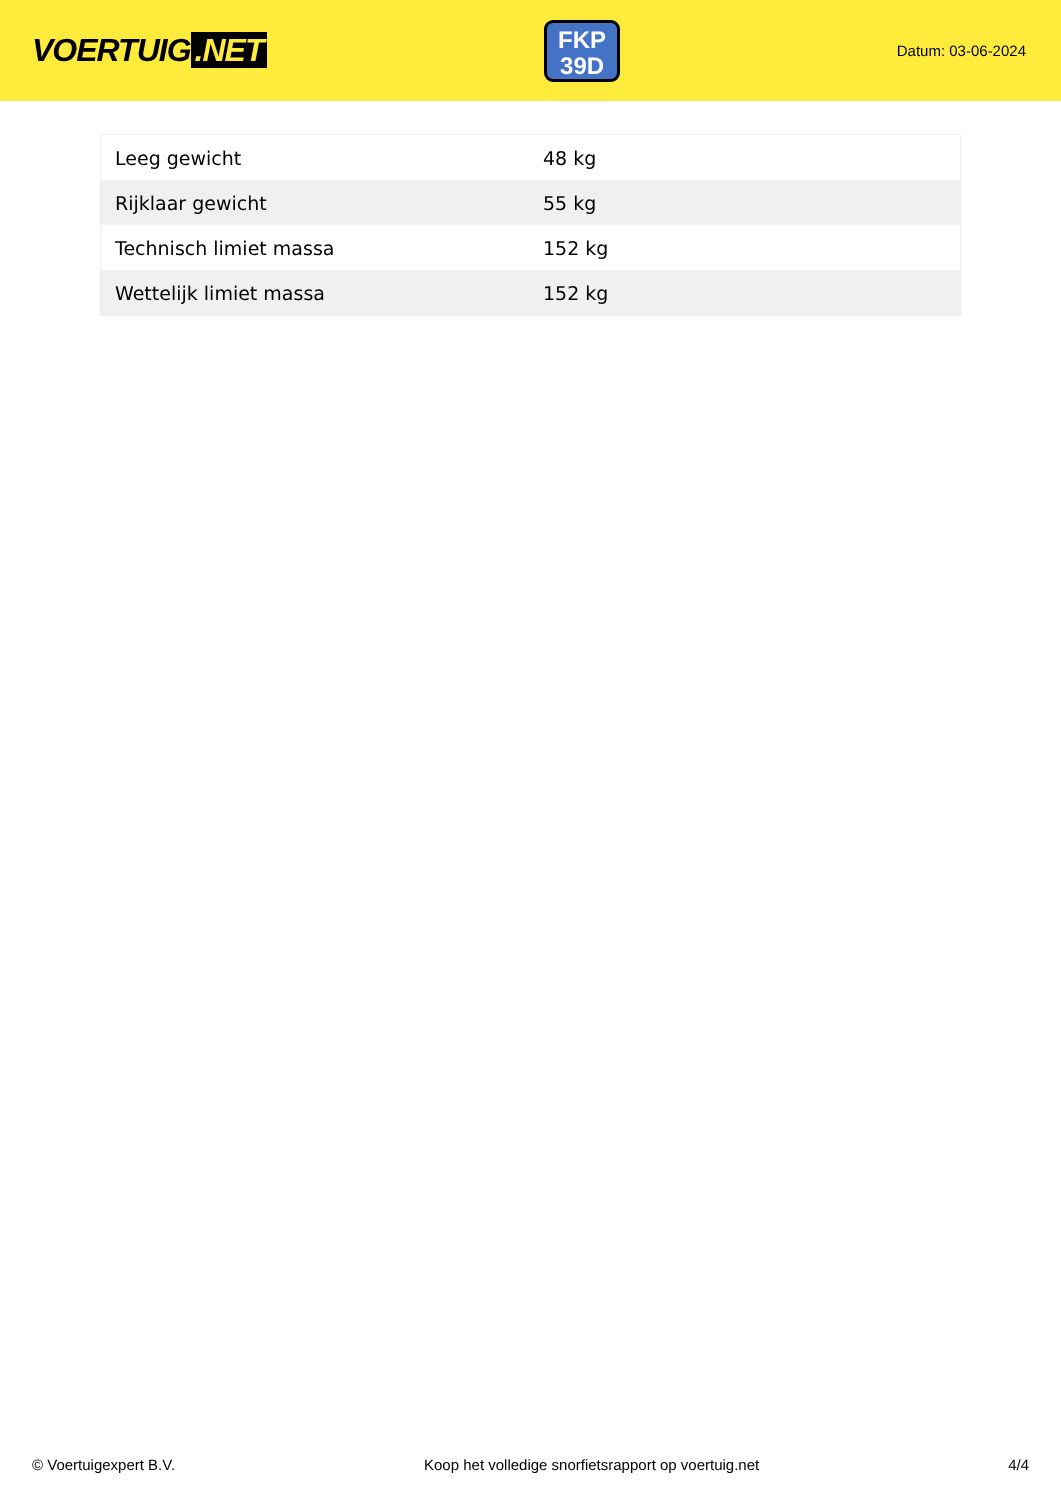VOERTUIG.NET
FKP
39D
Datum: 03-06-2024
| Leeg gewicht | 48 kg |
| Rijklaar gewicht | 55 kg |
| Technisch limiet massa | 152 kg |
| Wettelijk limiet massa | 152 kg |
© Voertuigexpert B.V. Koop het volledige snorfietsrapport op voertuig.net 4/4